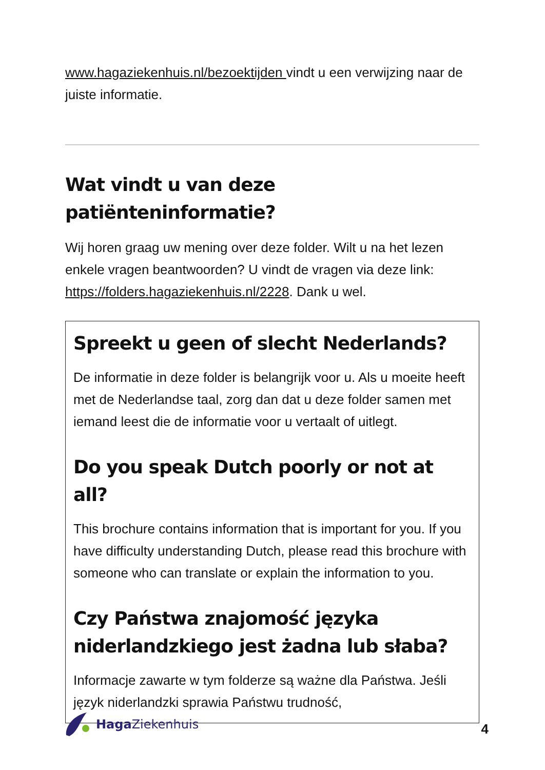www.hagaziekenhuis.nl/bezoektijden vindt u een verwijzing naar de juiste informatie.
Wat vindt u van deze patiënteninformatie?
Wij horen graag uw mening over deze folder. Wilt u na het lezen enkele vragen beantwoorden? U vindt de vragen via deze link: https://folders.hagaziekenhuis.nl/2228. Dank u wel.
Spreekt u geen of slecht Nederlands?
De informatie in deze folder is belangrijk voor u. Als u moeite heeft met de Nederlandse taal, zorg dan dat u deze folder samen met iemand leest die de informatie voor u vertaalt of uitlegt.
Do you speak Dutch poorly or not at all?
This brochure contains information that is important for you. If you have difficulty understanding Dutch, please read this brochure with someone who can translate or explain the information to you.
Czy Państwa znajomość języka niderlandzkiego jest żadna lub słaba?
Informacje zawarte w tym folderze są ważne dla Państwa. Jeśli język niderlandzki sprawia Państwu trudność,
Haga Ziekenhuis
4